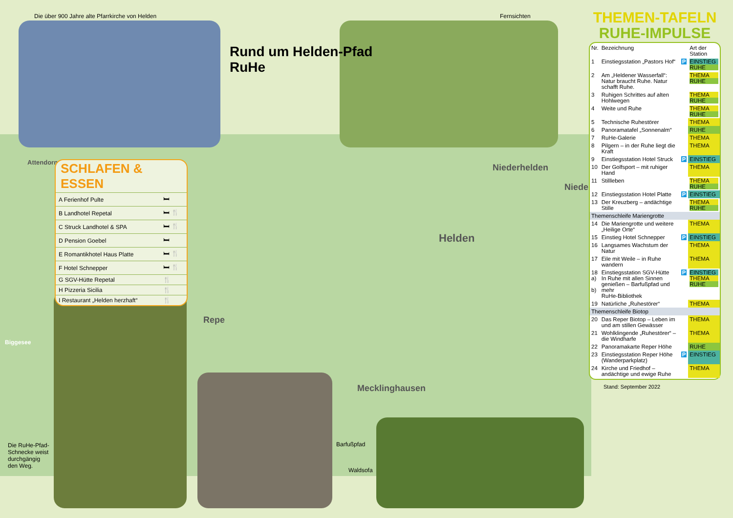Die über 900 Jahre alte Pfarrkirche von Helden
Rund um Helden-Pfad
RuHe
Fernsichten
SCHLAFEN & ESSEN
| A Ferienhof Pulte | 🛏 |
| B Landhotel Repetal | 🛏 🍴 |
| C Struck Landhotel & SPA | 🛏 🍴 |
| D Pension Goebel | 🛏 |
| E Romantikhotel Haus Platte | 🛏 🍴 |
| F Hotel Schnepper | 🛏 🍴 |
| G SGV-Hütte Repetal | 🍴 |
| H Pizzeria Sicilia | 🍴 |
| I Restaurant „Helden herzhaft“ | 🍴 |
Attendorn
Niederhelden
Nieder
Helden
Repe
Mecklinghausen
Biggesee
Die RuHe-Pfad-
Schnecke weist
durchgängig
den Weg.
Barfußpfad
Waldsofa
THEMEN-TAFELN
RUHE-IMPULSE
| Nr. | Bezeichnung | | Art der Station |
| --- | --- | --- | --- |
| 1 | Einstiegsstation „Pastors Hof“ | P | EINSTIEG RUHE |
| 2 | Am „Heldener Wasserfall“: Natur braucht Ruhe. Natur schafft Ruhe. | | THEMA RUHE |
| 3 | Ruhigen Schrittes auf alten Hohlwegen | | THEMA RUHE |
| 4 | Weite und Ruhe | | THEMA RUHE |
| 5 | Technische Ruhestörer | | THEMA |
| 6 | Panoramatafel „Sonnenalm“ | | RUHE |
| 7 | RuHe-Galerie | | THEMA |
| 8 | Pilgern – in der Ruhe liegt die Kraft | | THEMA |
| 9 | Einstiegsstation Hotel Struck | P | EINSTIEG |
| 10 | Der Golfsport – mit ruhiger Hand | | THEMA |
| 11 | Stillleben | | THEMA RUHE |
| 12 | Einstiegsstation Hotel Platte | P | EINSTIEG |
| 13 | Der Kreuzberg – andächtige Stille | | THEMA RUHE |
| Themenschleife Mariengrotte | | | |
| 14 | Die Mariengrotte und weitere „Heilige Orte“ | | THEMA |
| 15 | Einstieg Hotel Schnepper | P | EINSTIEG |
| 16 | Langsames Wachstum der Natur | | THEMA |
| 17 | Eile mit Weile – in Ruhe wandern | | THEMA |
| 18 a) b) | Einstiegsstation SGV-Hütte In Ruhe mit allen Sinnen genießen – Barfußpfad und mehr RuHe-Bibliothek | P | EINSTIEG THEMA RUHE |
| 19 | Natürliche „Ruhestörer“ | | THEMA |
| Themenschleife Biotop | | | |
| 20 | Das Reper Biotop – Leben im und am stillen Gewässer | | THEMA |
| 21 | Wohlklingende „Ruhestörer“ – die Windharfe | | THEMA |
| 22 | Panoramakarte Reper Höhe | | RUHE |
| 23 | Einstiegsstation Reper Höhe (Wanderparkplatz) | P | EINSTIEG |
| 24 | Kirche und Friedhof – andächtige und ewige Ruhe | | THEMA |
Stand: September 2022